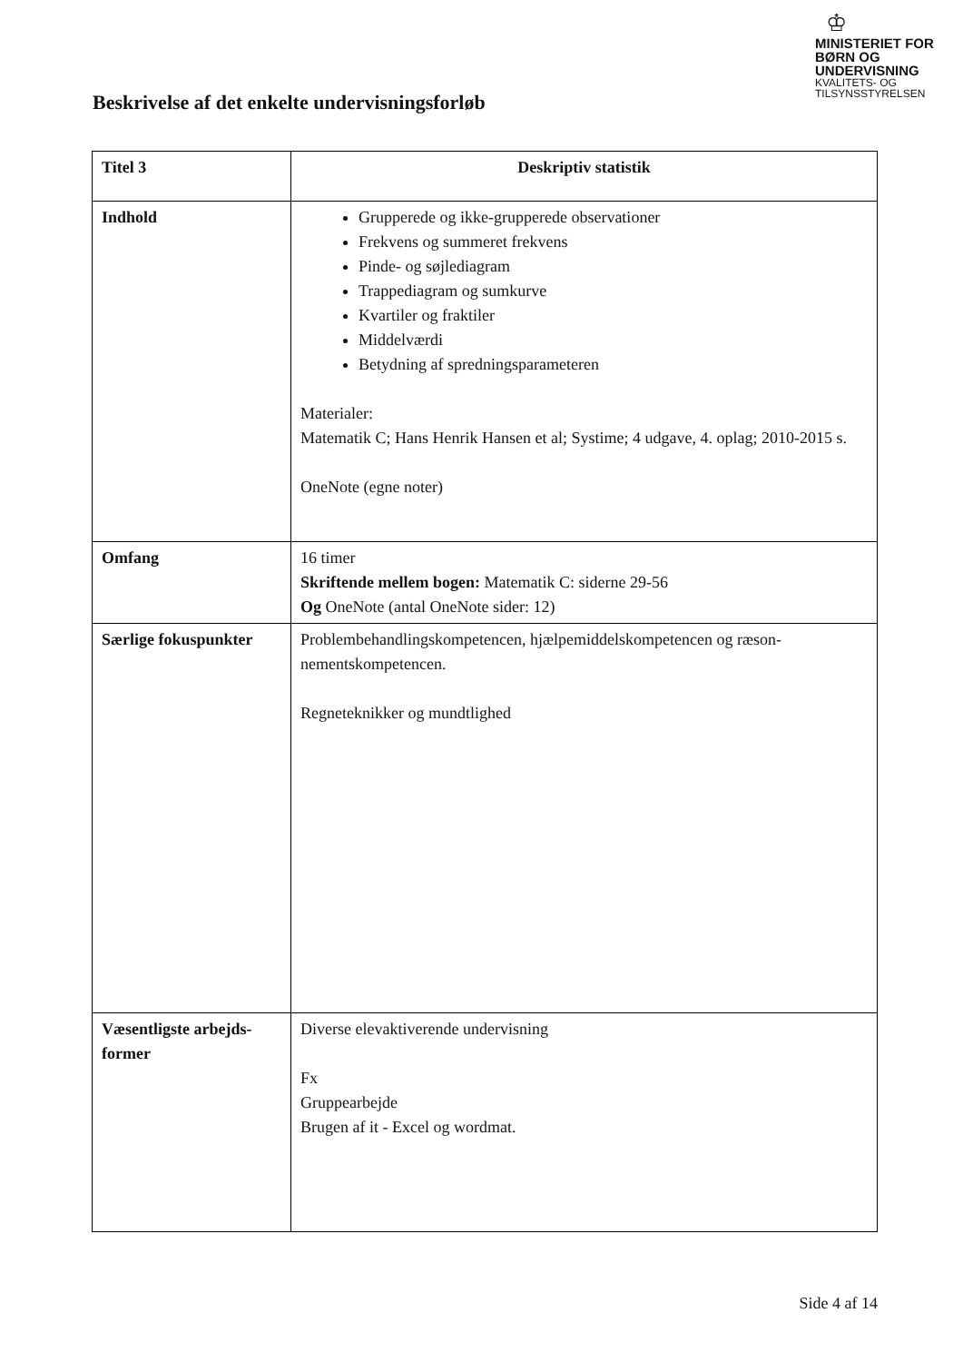♔
MINISTERIET FOR
BØRN OG
UNDERVISNING
KVALITETS- OG
TILSYNSSTYRELSEN
Beskrivelse af det enkelte undervisningsforløb
| Titel 3 | Deskriptiv statistik |
| --- | --- |
| Indhold | Grupperede og ikke-grupperede observationer Frekvens og summeret frekvens Pinde- og søjlediagram Trappediagram og sumkurve Kvartiler og fraktiler Middelværdi Betydning af spredningsparameteren Materialer: Matematik C; Hans Henrik Hansen et al; Systime; 4 udgave, 4. oplag; 2010-2015 s. OneNote (egne noter) |
| Omfang | 16 timer Skriftende mellem bogen: Matematik C: siderne 29-56 Og OneNote (antal OneNote sider: 12) |
| Særlige fokuspunkter | Problembehandlingskompetencen, hjælpemiddelskompetencen og ræson-nementskompetencen. Regneteknikker og mundtlighed |
| Væsentligste arbejds-former | Diverse elevaktiverende undervisning Fx Gruppearbejde Brugen af it - Excel og wordmat. |
Side 4 af 14